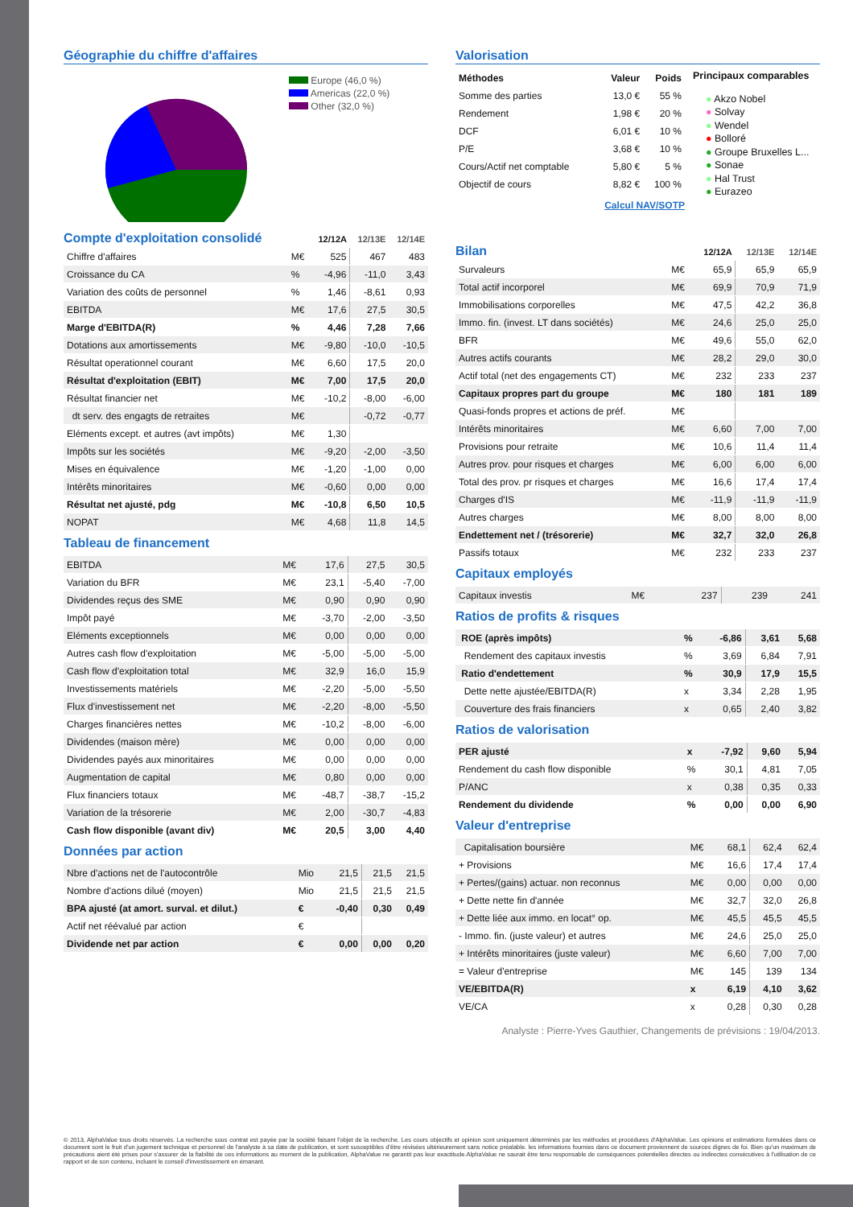Géographie du chiffre d'affaires
Europe (46,0 %)
Americas (22,0 %)
Other (32,0 %)
| Compte d'exploitation consolidé | | 12/12A | 12/13E | 12/14E |
| Chiffre d'affaires | M€ | 525 | 467 | 483 |
| Croissance du CA | % | -4,96 | -11,0 | 3,43 |
| Variation des coûts de personnel | % | 1,46 | -8,61 | 0,93 |
| EBITDA | M€ | 17,6 | 27,5 | 30,5 |
| Marge d'EBITDA(R) | % | 4,46 | 7,28 | 7,66 |
| Dotations aux amortissements | M€ | -9,80 | -10,0 | -10,5 |
| Résultat operationnel courant | M€ | 6,60 | 17,5 | 20,0 |
| Résultat d'exploitation (EBIT) | M€ | 7,00 | 17,5 | 20,0 |
| Résultat financier net | M€ | -10,2 | -8,00 | -6,00 |
| dt serv. des engagts de retraites | M€ | | -0,72 | -0,77 |
| Eléments except. et autres (avt impôts) | M€ | 1,30 | | |
| Impôts sur les sociétés | M€ | -9,20 | -2,00 | -3,50 |
| Mises en équivalence | M€ | -1,20 | -1,00 | 0,00 |
| Intérêts minoritaires | M€ | -0,60 | 0,00 | 0,00 |
| Résultat net ajusté, pdg | M€ | -10,8 | 6,50 | 10,5 |
| NOPAT | M€ | 4,68 | 11,8 | 14,5 |
Tableau de financement
| EBITDA | M€ | 17,6 | 27,5 | 30,5 |
| Variation du BFR | M€ | 23,1 | -5,40 | -7,00 |
| Dividendes reçus des SME | M€ | 0,90 | 0,90 | 0,90 |
| Impôt payé | M€ | -3,70 | -2,00 | -3,50 |
| Eléments exceptionnels | M€ | 0,00 | 0,00 | 0,00 |
| Autres cash flow d'exploitation | M€ | -5,00 | -5,00 | -5,00 |
| Cash flow d'exploitation total | M€ | 32,9 | 16,0 | 15,9 |
| Investissements matériels | M€ | -2,20 | -5,00 | -5,50 |
| Flux d'investissement net | M€ | -2,20 | -8,00 | -5,50 |
| Charges financières nettes | M€ | -10,2 | -8,00 | -6,00 |
| Dividendes (maison mère) | M€ | 0,00 | 0,00 | 0,00 |
| Dividendes payés aux minoritaires | M€ | 0,00 | 0,00 | 0,00 |
| Augmentation de capital | M€ | 0,80 | 0,00 | 0,00 |
| Flux financiers totaux | M€ | -48,7 | -38,7 | -15,2 |
| Variation de la trésorerie | M€ | 2,00 | -30,7 | -4,83 |
| Cash flow disponible (avant div) | M€ | 20,5 | 3,00 | 4,40 |
Données par action
| Nbre d'actions net de l'autocontrôle | Mio | 21,5 | 21,5 | 21,5 |
| Nombre d'actions dilué (moyen) | Mio | 21,5 | 21,5 | 21,5 |
| BPA ajusté (at amort. surval. et dilut.) | € | -0,40 | 0,30 | 0,49 |
| Actif net réévalué par action | € | | | |
| Dividende net par action | € | 0,00 | 0,00 | 0,20 |
Valorisation
| Méthodes | Valeur | Poids |
| Somme des parties | 13,0 € | 55 % |
| Rendement | 1,98 € | 20 % |
| DCF | 6,01 € | 10 % |
| P/E | 3,68 € | 10 % |
| Cours/Actif net comptable | 5,80 € | 5 % |
| Objectif de cours | 8,82 € | 100 % |
Calcul NAV/SOTP
Principaux comparables
● Akzo Nobel
● Solvay
● Wendel
● Bolloré
● Groupe Bruxelles L...
● Sonae
● Hal Trust
● Eurazeo
| Bilan | | 12/12A | 12/13E | 12/14E |
| Survaleurs | M€ | 65,9 | 65,9 | 65,9 |
| Total actif incorporel | M€ | 69,9 | 70,9 | 71,9 |
| Immobilisations corporelles | M€ | 47,5 | 42,2 | 36,8 |
| Immo. fin. (invest. LT dans sociétés) | M€ | 24,6 | 25,0 | 25,0 |
| BFR | M€ | 49,6 | 55,0 | 62,0 |
| Autres actifs courants | M€ | 28,2 | 29,0 | 30,0 |
| Actif total (net des engagements CT) | M€ | 232 | 233 | 237 |
| Capitaux propres part du groupe | M€ | 180 | 181 | 189 |
| Quasi-fonds propres et actions de préf. | M€ | | | |
| Intérêts minoritaires | M€ | 6,60 | 7,00 | 7,00 |
| Provisions pour retraite | M€ | 10,6 | 11,4 | 11,4 |
| Autres prov. pour risques et charges | M€ | 6,00 | 6,00 | 6,00 |
| Total des prov. pr risques et charges | M€ | 16,6 | 17,4 | 17,4 |
| Charges d'IS | M€ | -11,9 | -11,9 | -11,9 |
| Autres charges | M€ | 8,00 | 8,00 | 8,00 |
| Endettement net / (trésorerie) | M€ | 32,7 | 32,0 | 26,8 |
| Passifs totaux | M€ | 232 | 233 | 237 |
Capitaux employés
| Capitaux investis | M€ | 237 | 239 | 241 |
Ratios de profits & risques
| ROE (après impôts) | % | -6,86 | 3,61 | 5,68 |
| Rendement des capitaux investis | % | 3,69 | 6,84 | 7,91 |
| Ratio d'endettement | % | 30,9 | 17,9 | 15,5 |
| Dette nette ajustée/EBITDA(R) | x | 3,34 | 2,28 | 1,95 |
| Couverture des frais financiers | x | 0,65 | 2,40 | 3,82 |
Ratios de valorisation
| PER ajusté | x | -7,92 | 9,60 | 5,94 |
| Rendement du cash flow disponible | % | 30,1 | 4,81 | 7,05 |
| P/ANC | x | 0,38 | 0,35 | 0,33 |
| Rendement du dividende | % | 0,00 | 0,00 | 6,90 |
Valeur d'entreprise
| Capitalisation boursière | M€ | 68,1 | 62,4 | 62,4 |
| + Provisions | M€ | 16,6 | 17,4 | 17,4 |
| + Pertes/(gains) actuar. non reconnus | M€ | 0,00 | 0,00 | 0,00 |
| + Dette nette fin d'année | M€ | 32,7 | 32,0 | 26,8 |
| + Dette liée aux immo. en locat° op. | M€ | 45,5 | 45,5 | 45,5 |
| - Immo. fin. (juste valeur) et autres | M€ | 24,6 | 25,0 | 25,0 |
| + Intérêts minoritaires (juste valeur) | M€ | 6,60 | 7,00 | 7,00 |
| = Valeur d'entreprise | M€ | 145 | 139 | 134 |
| VE/EBITDA(R) | x | 6,19 | 4,10 | 3,62 |
| VE/CA | x | 0,28 | 0,30 | 0,28 |
Analyste : Pierre-Yves Gauthier, Changements de prévisions : 19/04/2013.
© 2013, AlphaValue tous droits réservés. La recherche sous contrat est payée par la société faisant l'objet de la recherche. Les cours objectifs et opinion sont uniquement déterminés par les méthodes et procédures d'AlphaValue. Les opinions et estimations formulées dans ce document sont le fruit d'un jugement technique et personnel de l'analyste à sa date de publication, et sont susceptibles d'être révisées ultérieurement sans notice préalable. les informations fournies dans ce document proviennent de sources dignes de foi. Bien qu'un maximum de précautions aient été prises pour s'assurer de la fiabilité de ces informations au moment de la publication, AlphaValue ne garantit pas leur exactitude.AlphaValue ne saurait être tenu responsable de conséquences potentielles directes ou indirectes consécutives à l'utilisation de ce rapport et de son contenu, incluant le conseil d'investissement en émanant.